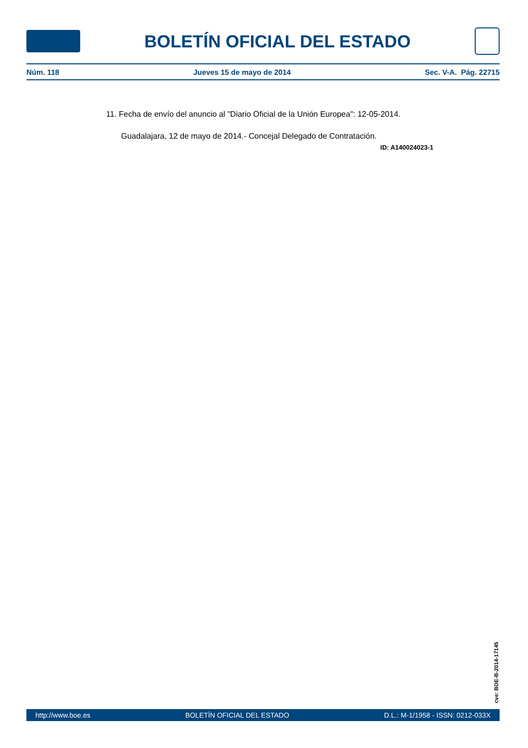BOLETÍN OFICIAL DEL ESTADO
Núm. 118 Jueves 15 de mayo de 2014 Sec. V-A. Pág. 22715
11. Fecha de envío del anuncio al "Diario Oficial de la Unión Europea": 12-05-2014.
Guadalajara, 12 de mayo de 2014.- Concejal Delegado de Contratación.
ID: A140024023-1
cve: BOE-B-2014-17145
http://www.boe.es BOLETÍN OFICIAL DEL ESTADO D.L.: M-1/1958 - ISSN: 0212-033X